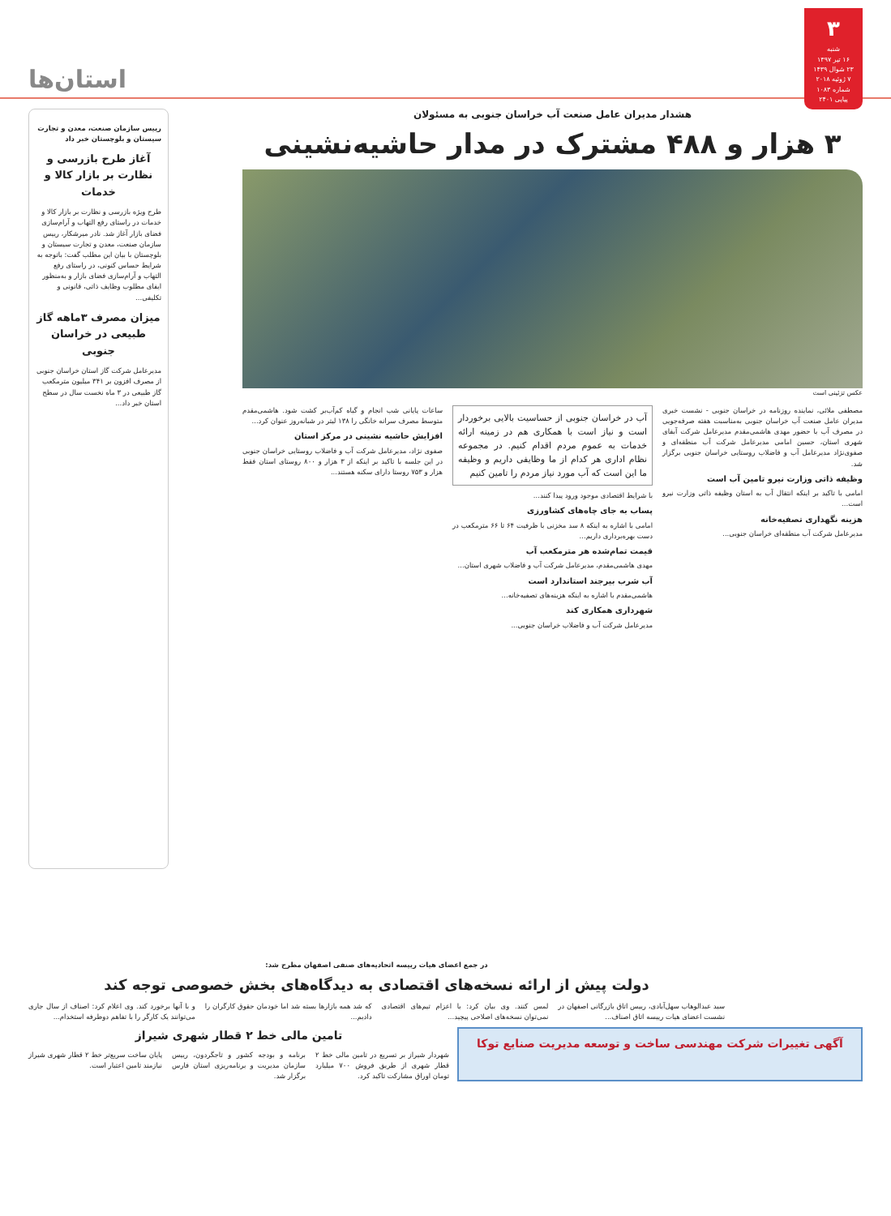۳
شنبه
۱۶ تیر ۱۳۹۷
۲۳ شوال ۱۴۳۹
۷ ژوئیه ۲۰۱۸
شماره ۱۰۸۳
پیاپی ۲۴۰۱
استان‌ها
رییس سازمان صنعت، معدن و تجارت سیستان و بلوچستان خبر داد
آغاز طرح بازرسی و نظارت بر بازار کالا و خدمات
طرح ویژه بازرسی و نظارت بر بازار کالا و خدمات در راستای رفع التهاب و آرام‌سازی فضای بازار آغاز شد. نادر میرشکار، رییس سازمان صنعت، معدن و تجارت سیستان و بلوچستان با بیان این مطلب گفت: باتوجه به شرایط حساس کنونی، در راستای رفع التهاب و آرام‌سازی فضای بازار و به‌منظور ایفای مطلوب وظایف ذاتی، قانونی و تکلیفی...
میزان مصرف ۳ماهه گاز طبیعی در خراسان جنوبی
مدیرعامل شرکت گاز استان خراسان جنوبی از مصرف افزون بر ۳۴۱ میلیون مترمکعب گاز طبیعی در ۳ ماه نخست سال در سطح استان خبر داد...
هشدار مدیران عامل صنعت آب خراسان جنوبی به مسئولان
۳ هزار و ۴۸۸ مشترک در مدار حاشیه‌نشینی
عکس تزئینی است
مصطفی ملائی، نماینده روزنامه در خراسان جنوبی - نشست خبری مدیران عامل صنعت آب خراسان جنوبی به‌مناسبت هفته صرفه‌جویی در مصرف آب با حضور مهدی هاشمی‌مقدم مدیرعامل شرکت آبفای شهری استان، حسین امامی مدیرعامل شرکت آب منطقه‌ای و صفوی‌نژاد مدیرعامل آب و فاضلاب روستایی خراسان جنوبی برگزار شد.
وظیفه ذاتی وزارت نیرو تامین آب است
امامی با تاکید بر اینکه انتقال آب به استان وظیفه ذاتی وزارت نیرو است...
هزینه نگهداری تصفیه‌خانه
مدیرعامل شرکت آب منطقه‌ای خراسان جنوبی...
آب در خراسان جنوبی از حساسیت بالایی برخوردار است و نیاز است با همکاری هم در زمینه ارائه خدمات به عموم مردم اقدام کنیم. در مجموعه نظام اداری هر کدام از ما وظایفی داریم و وظیفه ما این است که آب مورد نیاز مردم را تامین کنیم
با شرایط اقتصادی موجود ورود پیدا کنند...
پساب به جای چاه‌های کشاورزی
امامی با اشاره به اینکه ۸ سد مخزنی با ظرفیت ۶۴ تا ۶۶ مترمکعب در دست بهره‌برداری داریم...
قیمت تمام‌شده هر مترمکعب آب
مهدی هاشمی‌مقدم، مدیرعامل شرکت آب و فاضلاب شهری استان...
آب شرب بیرجند استاندارد است
هاشمی‌مقدم با اشاره به اینکه هزینه‌های تصفیه‌خانه...
شهرداری همکاری کند
مدیرعامل شرکت آب و فاضلاب خراسان جنوبی...
ساعات پایانی شب انجام و گیاه کم‌آب‌بر کشت شود. هاشمی‌مقدم متوسط مصرف سرانه خانگی را ۱۳۸ لیتر در شبانه‌روز عنوان کرد...
افزایش حاشیه نشینی در مرکز استان
صفوی نژاد، مدیرعامل شرکت آب و فاضلاب روستایی خراسان جنوبی در این جلسه با تاکید بر اینکه از ۳ هزار و ۸۰۰ روستای استان فقط هزار و ۷۵۳ روستا دارای سکنه هستند...
در جمع اعضای هیات رییسه اتحادیه‌های صنفی اصفهان مطرح شد:
دولت پیش از ارائه نسخه‌های اقتصادی به دیدگاه‌های بخش خصوصی توجه کند
سید عبدالوهاب سهل‌آبادی، رییس اتاق بازرگانی اصفهان در نشست اعضای هیات رییسه اتاق اصناف...
لمس کنند. وی بیان کرد: با اعزام تیم‌های اقتصادی نمی‌توان نسخه‌های اصلاحی پیچید...
که شد همه بازارها بسته شد اما خودمان حقوق کارگران را دادیم...
و با آنها برخورد کند. وی اعلام کرد: اصناف از سال جاری می‌توانند یک کارگر را با تفاهم دوطرفه استخدام...
آگهی تغییرات شرکت مهندسی ساخت و توسعه مدیریت صنایع توکا
تامین مالی خط ۲ قطار شهری شیراز
شهردار شیراز بر تسریع در تامین مالی خط ۲ قطار شهری از طریق فروش ۷۰۰ میلیارد تومان اوراق مشارکت تاکید کرد.
برنامه و بودجه کشور و تاجگردون، رییس سازمان مدیریت و برنامه‌ریزی استان فارس برگزار شد.
پایان ساخت سریع‌تر خط ۲ قطار شهری شیراز نیازمند تامین اعتبار است.